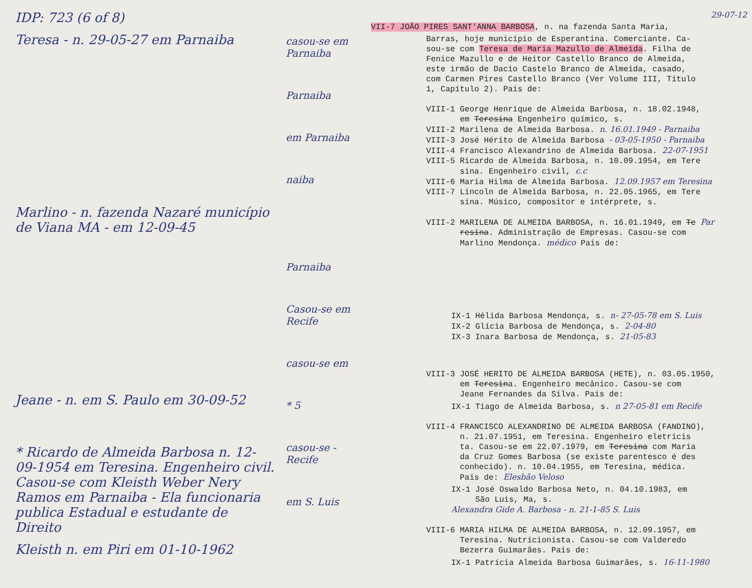IDP: 723 (6 of 8)
Teresa - n. 29-05-27 em Parnaiba
Marlino - n. fazenda Nazaré município de Viana MA - em 12-09-45
Jeane - n. em S. Paulo em 30-09-52
* Ricardo de Almeida Barbosa n. 12-09-1954 em Teresina. Engenheiro civil. Casou-se com Kleisth Weber Nery Ramos em Parnaiba - Ela funcionaria publica Estadual e estudante de Direito
Kleisth n. em Piri em 01-10-1962
casou-se em Parnaiba
Parnaiba
em Parnaiba
naiba
Parnaiba
Casou-se em Recife
casou-se em
* 5
casou-se - Recife
em S. Luis
29-07-12
VII-7 JOÃO PIRES SANT'ANNA BARBOSA, n. na fazenda Santa Maria,
Barras, hoje município de Esperantina. Comerciante. Ca-
sou-se com Teresa de Maria Mazullo de Almeida. Filha de
Fenice Mazullo e de Heitor Castello Branco de Almeida,
este irmão de Dacio Castelo Branco de Almeida, casado,
com Carmen Pires Castello Branco (Ver Volume III, Título
1, Capítulo 2). Pais de:
VIII-1 George Henrique de Almeida Barbosa, n. 18.02.1948,
em Teresina Engenheiro químico, s.
VIII-2 Marilena de Almeida Barbosa. n. 16.01.1949 - Parnaiba
VIII-3 José Hérito de Almeida Barbosa - 03-05-1950 - Parnaiba
VIII-4 Francisco Alexandrino de Almeida Barbosa. 22-07-1951
VIII-5 Ricardo de Almeida Barbosa, n. 10.09.1954, em Tere
sina. Engenheiro civil, c.c
VIII-6 Maria Hilma de Almeida Barbosa. 12.09.1957 em Teresina
VIII-7 Lincoln de Almeida Barbosa, n. 22.05.1965, em Tere
sina. Músico, compositor e intérprete, s.
VIII-2 MARILENA DE ALMEIDA BARBOSA, n. 16.01.1949, em Te Par
resina. Administração de Empresas. Casou-se com
Marlino Mendonça. médico Pais de:
IX-1 Hélida Barbosa Mendonça, s. n- 27-05-78 em S. Luis
IX-2 Glícia Barbosa de Mendonça, s. 2-04-80
IX-3 Inara Barbosa de Mendonça, s. 21-05-83
VIII-3 JOSÉ HERITO DE ALMEIDA BARBOSA (HETE), n. 03.05.1950,
em Teresina. Engenheiro mecânico. Casou-se com
Jeane Fernandes da Silva. Pais de:
IX-1 Tiago de Almeida Barbosa, s. n 27-05-81 em Recife
VIII-4 FRANCISCO ALEXANDRINO DE ALMEIDA BARBOSA (FANDINO),
n. 21.07.1951, em Teresina. Engenheiro eletricis
ta. Casou-se em 22.07.1979, em Teresina com Maria
da Cruz Gomes Barbosa (se existe parentesco é des
conhecido). n. 10.04.1955, em Teresina, médica.
Pais de: Elesbão Veloso
IX-1 José Oswaldo Barbosa Neto, n. 04.10.1983, em
São Luis, Ma, s.
Alexandra Gide A. Barbosa - n. 21-1-85 S. Luis
VIII-6 MARIA HILMA DE ALMEIDA BARBOSA, n. 12.09.1957, em
Teresina. Nutricionista. Casou-se com Valderedo
Bezerra Guimarães. Pais de:
IX-1 Patrícia Almeida Barbosa Guimarães, s. 16-11-1980